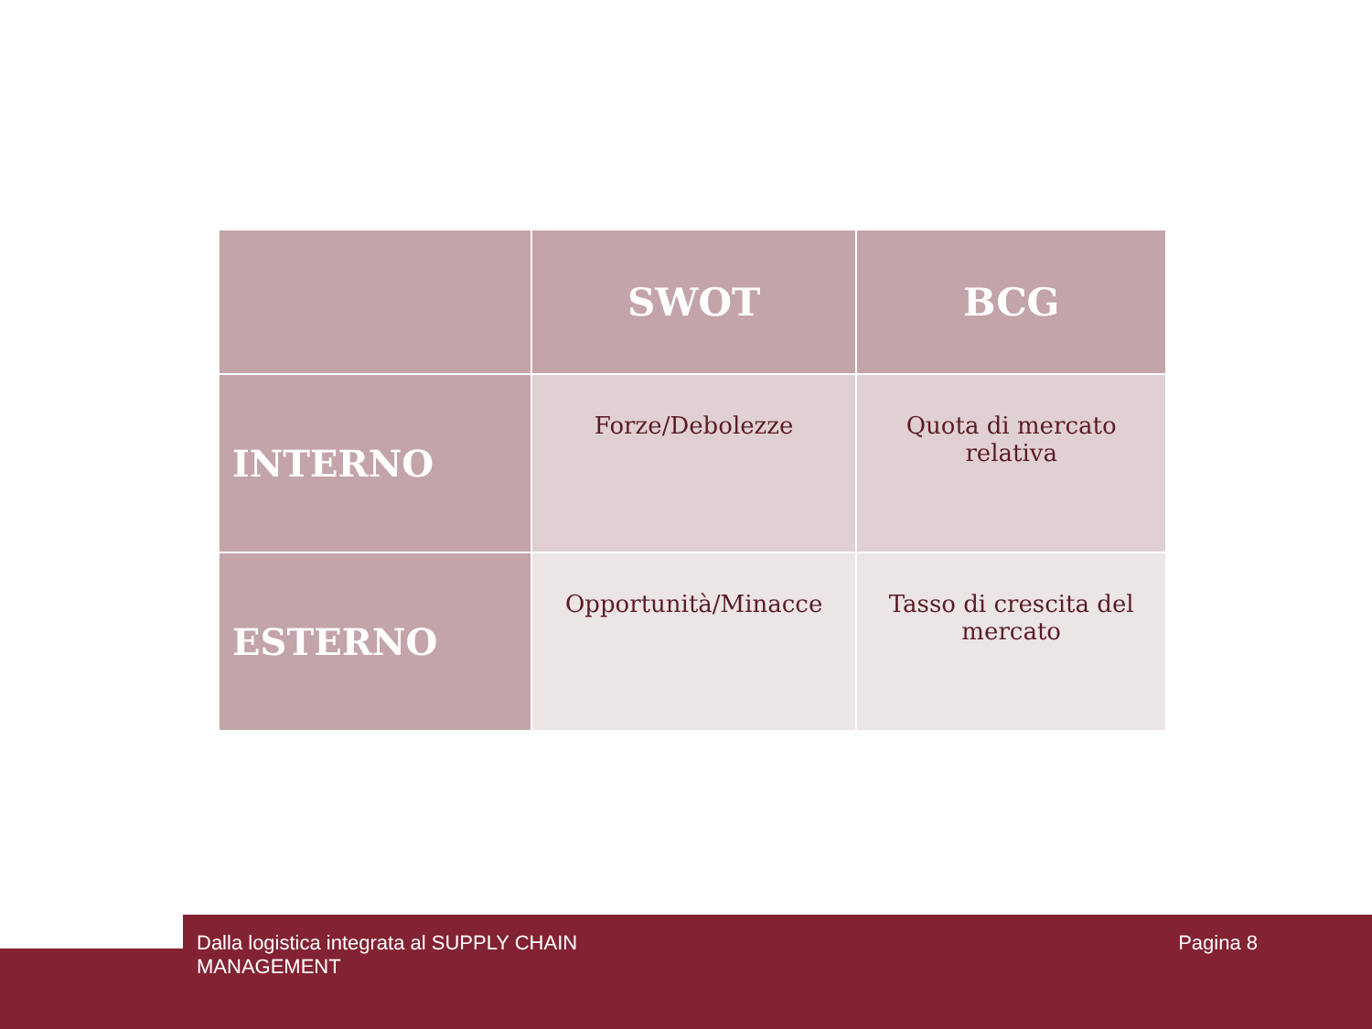| | SWOT | BCG |
| --- | --- | --- |
| INTERNO | Forze/Debolezze | Quota di mercato relativa |
| ESTERNO | Opportunità/Minacce | Tasso di crescita del mercato |
Dalla logistica integrata al SUPPLY CHAIN
MANAGEMENT Pagina 8